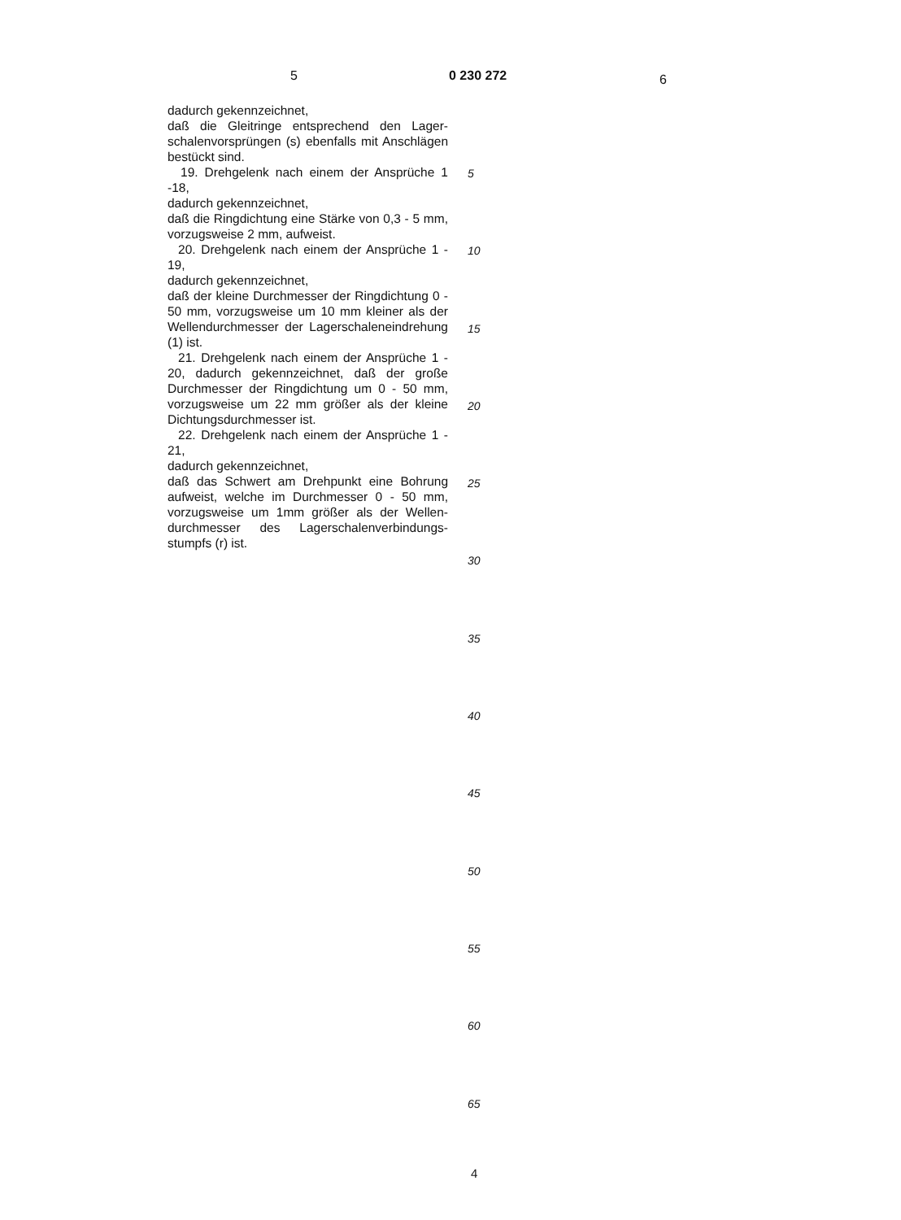5 0 230 272 6
dadurch gekennzeichnet,
daß die Gleitringe entsprechend den Lager­schalenvorsprüngen (s) ebenfalls mit Anschlä­gen bestückt sind.
19. Drehgelenk nach einem der Ansprüche 1 -18,
dadurch gekennzeichnet,
daß die Ringdichtung eine Stärke von 0,3 - 5 mm, vorzugsweise 2 mm, aufweist.
20. Drehgelenk nach einem der Ansprüche 1 - 19,
dadurch gekennzeichnet,
daß der kleine Durchmesser der Ringdichtung 0 - 50 mm, vorzugsweise um 10 mm kleiner als der Wellendurchmesser der Lagerschalenein­drehung (1) ist.
21. Drehgelenk nach einem der Ansprüche 1 - 20, dadurch gekennzeichnet, daß der große Durchmesser der Ringdichtung um 0 - 50 mm, vorzugsweise um 22 mm größer als der kleine Dichtungsdurchmesser ist.
22. Drehgelenk nach einem der Ansprüche 1 - 21,
dadurch gekennzeichnet,
daß das Schwert am Drehpunkt eine Bohrung aufweist, welche im Durchmesser 0 - 50 mm, vorzugsweise um 1mm größer als der Wellen­durchmesser des Lagerschalenverbindungs­stumpfs (r) ist.
5
10
15
20
25
30
35
40
45
50
55
60
65
4